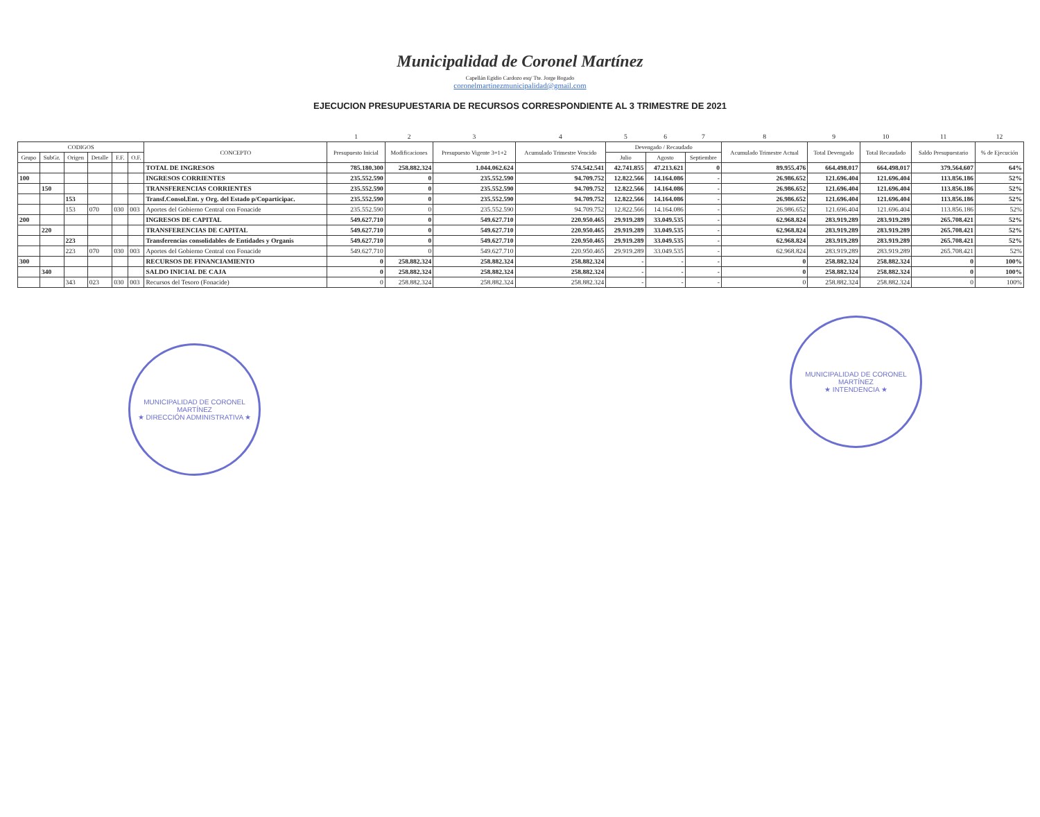Municipalidad de Coronel Martínez
Capellán Egidio Cardozo esq/ Tte. Jorge Bogado
coronelmartinezmunicipalidad@gmail.com
EJECUCION PRESUPUESTARIA DE RECURSOS CORRESPONDIENTE AL 3 TRIMESTRE DE 2021
| | | | | | | | 1 | 2 | 3 | 4 | 5 | 6 | 7 | 8 | 9 | 10 | 11 | 12 |
| CODIGOS | | | | | | CONCEPTO | Presupuesto Inicial | Modificaciones | Presupuesto Vigente 3=1+2 | Acumulado Trimestre Vencido | Devengado / Recaudado | | | Acumulado Trimestre Actual | Total Devengado | Total Recaudado | Saldo Presupuestario | % de Ejecución |
| Grupo | SubGr. | Origen | Detalle | F.F. | O.F. | | | | | | Julio | Agosto | Septiembre | | | | | |
| | | | | | | TOTAL DE INGRESOS | 785.180.300 | 258.882.324 | 1.044.062.624 | 574.542.541 | 42.741.855 | 47.213.621 | 0 | 89.955.476 | 664.498.017 | 664.498.017 | 379.564.607 | 64% |
| 100 | | | | | | INGRESOS CORRIENTES | 235.552.590 | 0 | 235.552.590 | 94.709.752 | 12.822.566 | 14.164.086 | - | 26.986.652 | 121.696.404 | 121.696.404 | 113.856.186 | 52% |
| | 150 | | | | | TRANSFERENCIAS CORRIENTES | 235.552.590 | 0 | 235.552.590 | 94.709.752 | 12.822.566 | 14.164.086 | - | 26.986.652 | 121.696.404 | 121.696.404 | 113.856.186 | 52% |
| | | 153 | | | | Transf.Consol.Ent. y Org. del Estado p/Coparticipac. | 235.552.590 | 0 | 235.552.590 | 94.709.752 | 12.822.566 | 14.164.086 | - | 26.986.652 | 121.696.404 | 121.696.404 | 113.856.186 | 52% |
| | | 153 | 070 | 030 | 003 | Aportes del Gobierno Central con Fonacide | 235.552.590 | 0 | 235.552.590 | 94.709.752 | 12.822.566 | 14.164.086 | - | 26.986.652 | 121.696.404 | 121.696.404 | 113.856.186 | 52% |
| 200 | | | | | | INGRESOS DE CAPITAL | 549.627.710 | 0 | 549.627.710 | 220.950.465 | 29.919.289 | 33.049.535 | - | 62.968.824 | 283.919.289 | 283.919.289 | 265.708.421 | 52% |
| | 220 | | | | | TRANSFERENCIAS DE CAPITAL | 549.627.710 | 0 | 549.627.710 | 220.950.465 | 29.919.289 | 33.049.535 | - | 62.968.824 | 283.919.289 | 283.919.289 | 265.708.421 | 52% |
| | | 223 | | | | Transferencias consolidables de Entidades y Organis | 549.627.710 | 0 | 549.627.710 | 220.950.465 | 29.919.289 | 33.049.535 | - | 62.968.824 | 283.919.289 | 283.919.289 | 265.708.421 | 52% |
| | | 223 | 070 | 030 | 003 | Aportes del Gobierno Central con Fonacide | 549.627.710 | 0 | 549.627.710 | 220.950.465 | 29.919.289 | 33.049.535 | - | 62.968.824 | 283.919.289 | 283.919.289 | 265.708.421 | 52% |
| 300 | | | | | | RECURSOS DE FINANCIAMIENTO | 0 | 258.882.324 | 258.882.324 | 258.882.324 | - | - | - | 0 | 258.882.324 | 258.882.324 | 0 | 100% |
| | 340 | | | | | SALDO INICIAL DE CAJA | 0 | 258.882.324 | 258.882.324 | 258.882.324 | - | - | - | 0 | 258.882.324 | 258.882.324 | 0 | 100% |
| | | 343 | 023 | 030 | 003 | Recursos del Tesoro (Fonacide) | 0 | 258.882.324 | 258.882.324 | 258.882.324 | - | - | - | 0 | 258.882.324 | 258.882.324 | 0 | 100% |
MUNICIPALIDAD DE CORONEL MARTÍNEZ
★ DIRECCIÓN ADMINISTRATIVA ★
MUNICIPALIDAD DE CORONEL MARTÍNEZ
★ INTENDENCIA ★